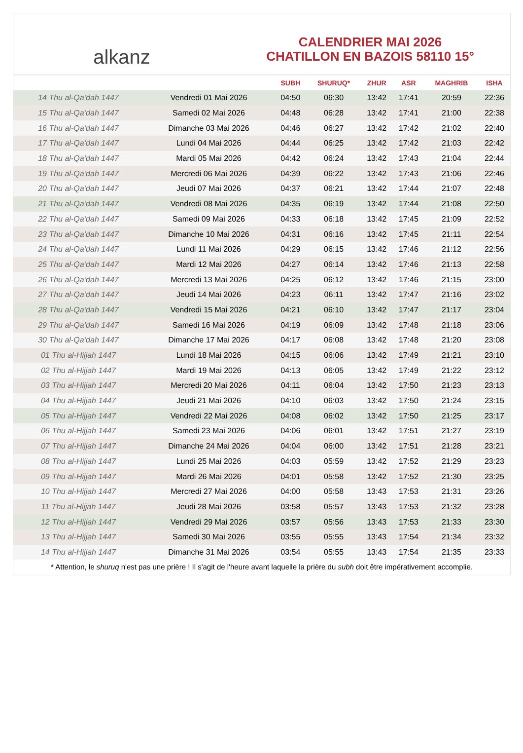alkanz
CALENDRIER MAI 2026
CHATILLON EN BAZOIS 58110 15°
| | | SUBH | SHURUQ* | ZHUR | ASR | MAGHRIB | ISHA |
| --- | --- | --- | --- | --- | --- | --- | --- |
| 14 Thu al-Qa‘dah 1447 | Vendredi 01 Mai 2026 | 04:50 | 06:30 | 13:42 | 17:41 | 20:59 | 22:36 |
| 15 Thu al-Qa‘dah 1447 | Samedi 02 Mai 2026 | 04:48 | 06:28 | 13:42 | 17:41 | 21:00 | 22:38 |
| 16 Thu al-Qa‘dah 1447 | Dimanche 03 Mai 2026 | 04:46 | 06:27 | 13:42 | 17:42 | 21:02 | 22:40 |
| 17 Thu al-Qa‘dah 1447 | Lundi 04 Mai 2026 | 04:44 | 06:25 | 13:42 | 17:42 | 21:03 | 22:42 |
| 18 Thu al-Qa‘dah 1447 | Mardi 05 Mai 2026 | 04:42 | 06:24 | 13:42 | 17:43 | 21:04 | 22:44 |
| 19 Thu al-Qa‘dah 1447 | Mercredi 06 Mai 2026 | 04:39 | 06:22 | 13:42 | 17:43 | 21:06 | 22:46 |
| 20 Thu al-Qa‘dah 1447 | Jeudi 07 Mai 2026 | 04:37 | 06:21 | 13:42 | 17:44 | 21:07 | 22:48 |
| 21 Thu al-Qa‘dah 1447 | Vendredi 08 Mai 2026 | 04:35 | 06:19 | 13:42 | 17:44 | 21:08 | 22:50 |
| 22 Thu al-Qa‘dah 1447 | Samedi 09 Mai 2026 | 04:33 | 06:18 | 13:42 | 17:45 | 21:09 | 22:52 |
| 23 Thu al-Qa‘dah 1447 | Dimanche 10 Mai 2026 | 04:31 | 06:16 | 13:42 | 17:45 | 21:11 | 22:54 |
| 24 Thu al-Qa‘dah 1447 | Lundi 11 Mai 2026 | 04:29 | 06:15 | 13:42 | 17:46 | 21:12 | 22:56 |
| 25 Thu al-Qa‘dah 1447 | Mardi 12 Mai 2026 | 04:27 | 06:14 | 13:42 | 17:46 | 21:13 | 22:58 |
| 26 Thu al-Qa‘dah 1447 | Mercredi 13 Mai 2026 | 04:25 | 06:12 | 13:42 | 17:46 | 21:15 | 23:00 |
| 27 Thu al-Qa‘dah 1447 | Jeudi 14 Mai 2026 | 04:23 | 06:11 | 13:42 | 17:47 | 21:16 | 23:02 |
| 28 Thu al-Qa‘dah 1447 | Vendredi 15 Mai 2026 | 04:21 | 06:10 | 13:42 | 17:47 | 21:17 | 23:04 |
| 29 Thu al-Qa‘dah 1447 | Samedi 16 Mai 2026 | 04:19 | 06:09 | 13:42 | 17:48 | 21:18 | 23:06 |
| 30 Thu al-Qa‘dah 1447 | Dimanche 17 Mai 2026 | 04:17 | 06:08 | 13:42 | 17:48 | 21:20 | 23:08 |
| 01 Thu al-Hijjah 1447 | Lundi 18 Mai 2026 | 04:15 | 06:06 | 13:42 | 17:49 | 21:21 | 23:10 |
| 02 Thu al-Hijjah 1447 | Mardi 19 Mai 2026 | 04:13 | 06:05 | 13:42 | 17:49 | 21:22 | 23:12 |
| 03 Thu al-Hijjah 1447 | Mercredi 20 Mai 2026 | 04:11 | 06:04 | 13:42 | 17:50 | 21:23 | 23:13 |
| 04 Thu al-Hijjah 1447 | Jeudi 21 Mai 2026 | 04:10 | 06:03 | 13:42 | 17:50 | 21:24 | 23:15 |
| 05 Thu al-Hijjah 1447 | Vendredi 22 Mai 2026 | 04:08 | 06:02 | 13:42 | 17:50 | 21:25 | 23:17 |
| 06 Thu al-Hijjah 1447 | Samedi 23 Mai 2026 | 04:06 | 06:01 | 13:42 | 17:51 | 21:27 | 23:19 |
| 07 Thu al-Hijjah 1447 | Dimanche 24 Mai 2026 | 04:04 | 06:00 | 13:42 | 17:51 | 21:28 | 23:21 |
| 08 Thu al-Hijjah 1447 | Lundi 25 Mai 2026 | 04:03 | 05:59 | 13:42 | 17:52 | 21:29 | 23:23 |
| 09 Thu al-Hijjah 1447 | Mardi 26 Mai 2026 | 04:01 | 05:58 | 13:42 | 17:52 | 21:30 | 23:25 |
| 10 Thu al-Hijjah 1447 | Mercredi 27 Mai 2026 | 04:00 | 05:58 | 13:43 | 17:53 | 21:31 | 23:26 |
| 11 Thu al-Hijjah 1447 | Jeudi 28 Mai 2026 | 03:58 | 05:57 | 13:43 | 17:53 | 21:32 | 23:28 |
| 12 Thu al-Hijjah 1447 | Vendredi 29 Mai 2026 | 03:57 | 05:56 | 13:43 | 17:53 | 21:33 | 23:30 |
| 13 Thu al-Hijjah 1447 | Samedi 30 Mai 2026 | 03:55 | 05:55 | 13:43 | 17:54 | 21:34 | 23:32 |
| 14 Thu al-Hijjah 1447 | Dimanche 31 Mai 2026 | 03:54 | 05:55 | 13:43 | 17:54 | 21:35 | 23:33 |
* Attention, le shuruq n'est pas une prière ! Il s'agit de l'heure avant laquelle la prière du subh doit être impérativement accomplie.